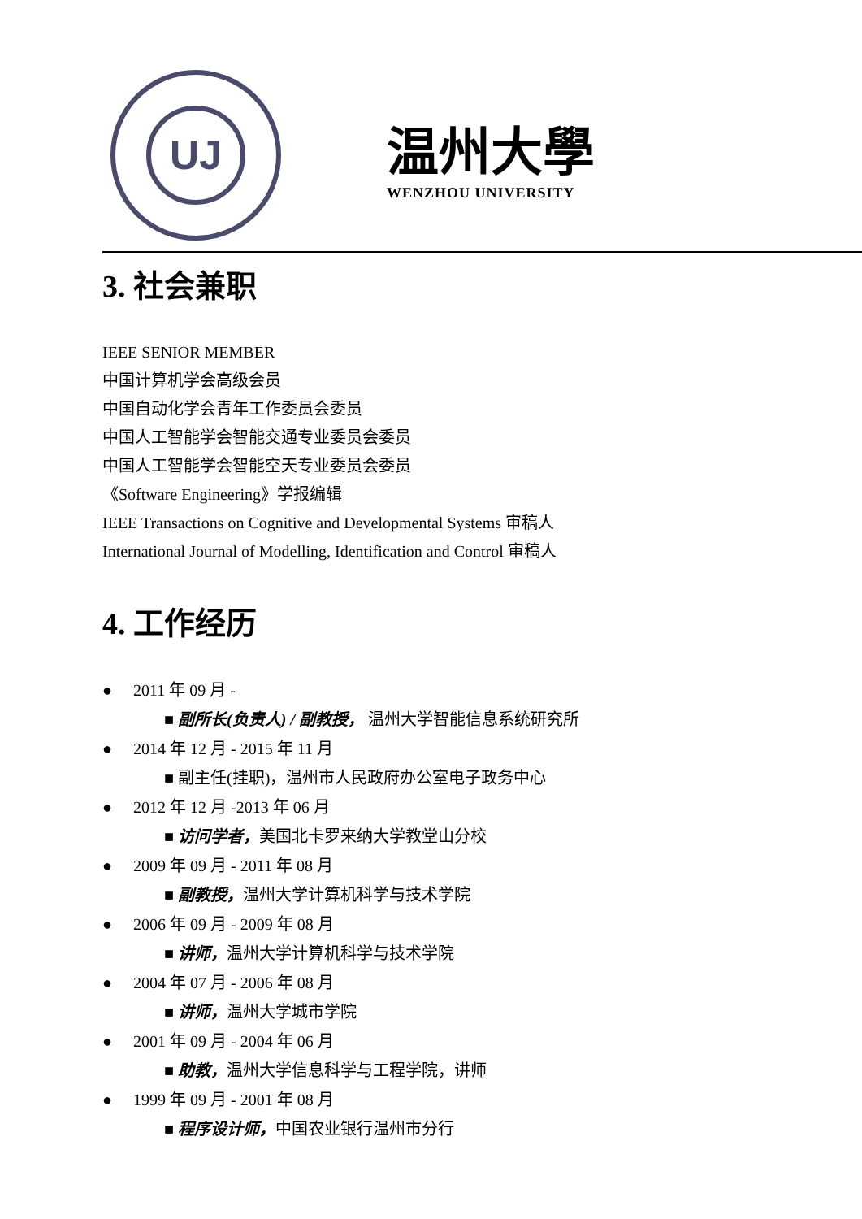UJ
温州大學
WENZHOU UNIVERSITY
3. 社会兼职
IEEE SENIOR MEMBER
中国计算机学会高级会员
中国自动化学会青年工作委员会委员
中国人工智能学会智能交通专业委员会委员
中国人工智能学会智能空天专业委员会委员
《Software Engineering》学报编辑
IEEE Transactions on Cognitive and Developmental Systems 审稿人
International Journal of Modelling, Identification and Control 审稿人
4. 工作经历
● 2011 年 09 月 -
■ 副所长(负责人) / 副教授， 温州大学智能信息系统研究所
● 2014 年 12 月 - 2015 年 11 月
■ 副主任(挂职)，温州市人民政府办公室电子政务中心
● 2012 年 12 月 -2013 年 06 月
■ 访问学者，美国北卡罗来纳大学教堂山分校
● 2009 年 09 月 - 2011 年 08 月
■ 副教授，温州大学计算机科学与技术学院
● 2006 年 09 月 - 2009 年 08 月
■ 讲师，温州大学计算机科学与技术学院
● 2004 年 07 月 - 2006 年 08 月
■ 讲师，温州大学城市学院
● 2001 年 09 月 - 2004 年 06 月
■ 助教，温州大学信息科学与工程学院，讲师
● 1999 年 09 月 - 2001 年 08 月
■ 程序设计师，中国农业银行温州市分行